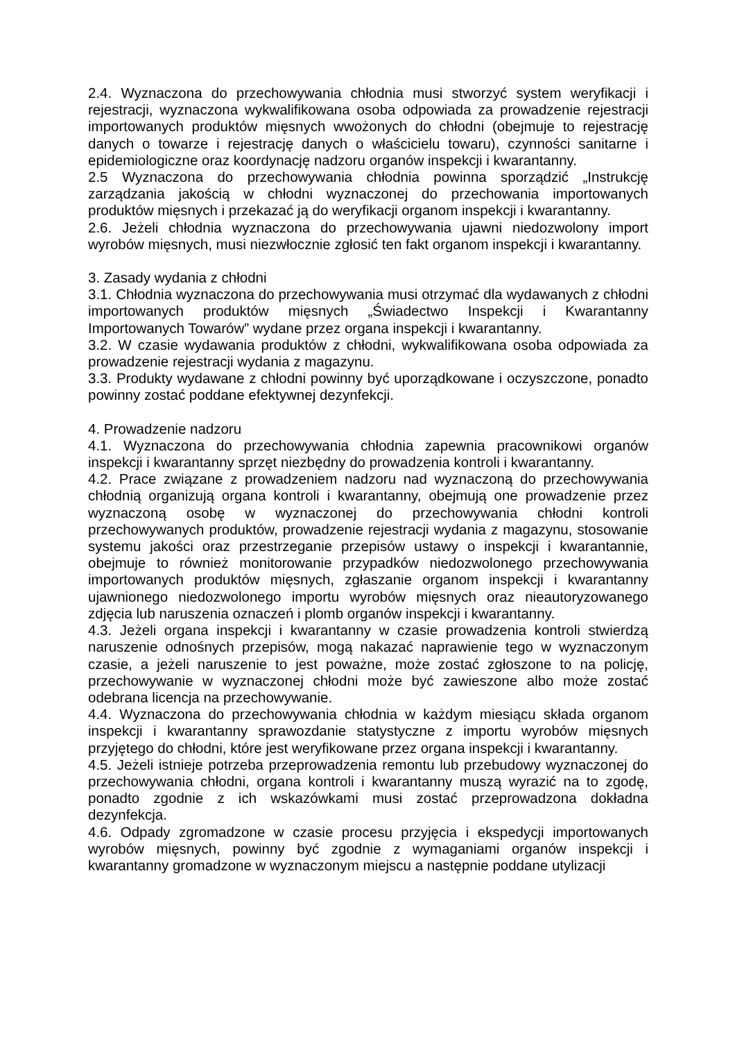2.4. Wyznaczona do przechowywania chłodnia musi stworzyć system weryfikacji i rejestracji, wyznaczona wykwalifikowana osoba odpowiada za prowadzenie rejestracji importowanych produktów mięsnych wwożonych do chłodni (obejmuje to rejestrację danych o towarze i rejestrację danych o właścicielu towaru), czynności sanitarne i epidemiologiczne oraz koordynację nadzoru organów inspekcji i kwarantanny.
2.5 Wyznaczona do przechowywania chłodnia powinna sporządzić „Instrukcję zarządzania jakością w chłodni wyznaczonej do przechowania importowanych produktów mięsnych i przekazać ją do weryfikacji organom inspekcji i kwarantanny.
2.6. Jeżeli chłodnia wyznaczona do przechowywania ujawni niedozwolony import wyrobów mięsnych, musi niezwłocznie zgłosić ten fakt organom inspekcji i kwarantanny.
3. Zasady wydania z chłodni
3.1. Chłodnia wyznaczona do przechowywania musi otrzymać dla wydawanych z chłodni importowanych produktów mięsnych „Świadectwo Inspekcji i Kwarantanny Importowanych Towarów” wydane przez organa inspekcji i kwarantanny.
3.2. W czasie wydawania produktów z chłodni, wykwalifikowana osoba odpowiada za prowadzenie rejestracji wydania z magazynu.
3.3. Produkty wydawane z chłodni powinny być uporządkowane i oczyszczone, ponadto powinny zostać poddane efektywnej dezynfekcji.
4. Prowadzenie nadzoru
4.1. Wyznaczona do przechowywania chłodnia zapewnia pracownikowi organów inspekcji i kwarantanny sprzęt niezbędny do prowadzenia kontroli i kwarantanny.
4.2. Prace związane z prowadzeniem nadzoru nad wyznaczoną do przechowywania chłodnią organizują organa kontroli i kwarantanny, obejmują one prowadzenie przez wyznaczoną osobę w wyznaczonej do przechowywania chłodni kontroli przechowywanych produktów, prowadzenie rejestracji wydania z magazynu, stosowanie systemu jakości oraz przestrzeganie przepisów ustawy o inspekcji i kwarantannie, obejmuje to również monitorowanie przypadków niedozwolonego przechowywania importowanych produktów mięsnych, zgłaszanie organom inspekcji i kwarantanny ujawnionego niedozwolonego importu wyrobów mięsnych oraz nieautoryzowanego zdjęcia lub naruszenia oznaczeń i plomb organów inspekcji i kwarantanny.
4.3. Jeżeli organa inspekcji i kwarantanny w czasie prowadzenia kontroli stwierdzą naruszenie odnośnych przepisów, mogą nakazać naprawienie tego w wyznaczonym czasie, a jeżeli naruszenie to jest poważne, może zostać zgłoszone to na policję, przechowywanie w wyznaczonej chłodni może być zawieszone albo może zostać odebrana licencja na przechowywanie.
4.4. Wyznaczona do przechowywania chłodnia w każdym miesiącu składa organom inspekcji i kwarantanny sprawozdanie statystyczne z importu wyrobów mięsnych przyjętego do chłodni, które jest weryfikowane przez organa inspekcji i kwarantanny.
4.5. Jeżeli istnieje potrzeba przeprowadzenia remontu lub przebudowy wyznaczonej do przechowywania chłodni, organa kontroli i kwarantanny muszą wyrazić na to zgodę, ponadto zgodnie z ich wskazówkami musi zostać przeprowadzona dokładna dezynfekcja.
4.6. Odpady zgromadzone w czasie procesu przyjęcia i ekspedycji importowanych wyrobów mięsnych, powinny być zgodnie z wymaganiami organów inspekcji i kwarantanny gromadzone w wyznaczonym miejscu a następnie poddane utylizacji